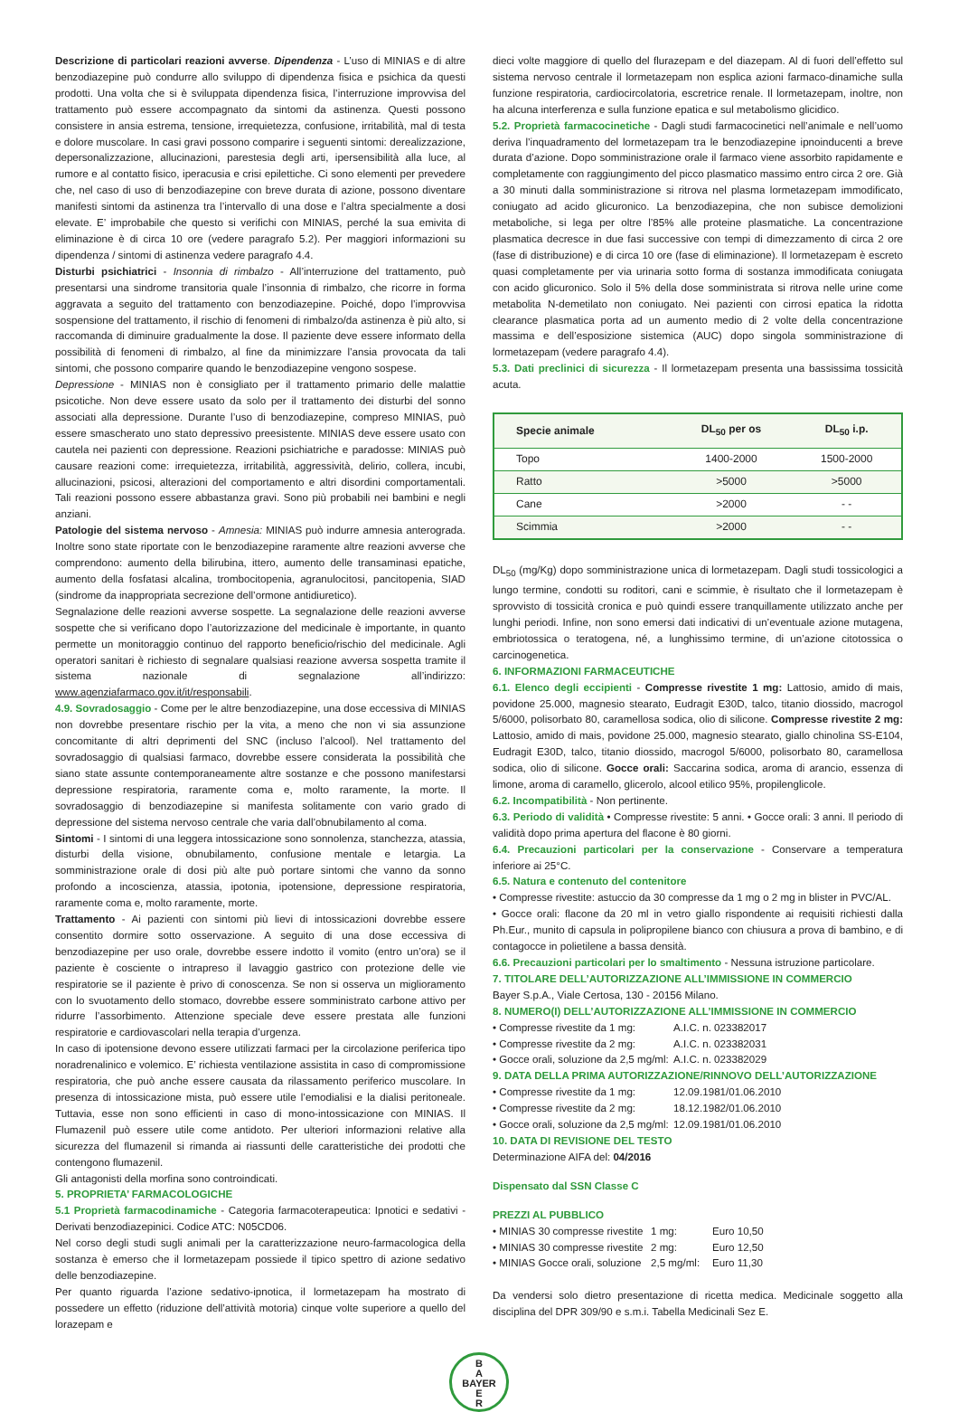Descrizione di particolari reazioni avverse. Dipendenza - L’uso di MINIAS e di altre benzodiazepine può condurre allo sviluppo di dipendenza fisica e psichica da questi prodotti. Una volta che si è sviluppata dipendenza fisica, l’interruzione improvvisa del trattamento può essere accompagnato da sintomi da astinenza. Questi possono consistere in ansia estrema, tensione, irrequietezza, confusione, irritabilità, mal di testa e dolore muscolare. In casi gravi possono comparire i seguenti sintomi: derealizzazione, depersonalizzazione, allucinazioni, parestesia degli arti, ipersensibilità alla luce, al rumore e al contatto fisico, iperacusia e crisi epilettiche. Ci sono elementi per prevedere che, nel caso di uso di benzodiazepine con breve durata di azione, possono diventare manifesti sintomi da astinenza tra l’intervallo di una dose e l’altra specialmente a dosi elevate. E’ improbabile che questo si verifichi con MINIAS, perché la sua emivita di eliminazione è di circa 10 ore (vedere paragrafo 5.2). Per maggiori informazioni su dipendenza / sintomi di astinenza vedere paragrafo 4.4.
Disturbi psichiatrici - Insonnia di rimbalzo - All’interruzione del trattamento, può presentarsi una sindrome transitoria quale l’insonnia di rimbalzo, che ricorre in forma aggravata a seguito del trattamento con benzodiazepine. Poiché, dopo l’improvvisa sospensione del trattamento, il rischio di fenomeni di rimbalzo/da astinenza è più alto, si raccomanda di diminuire gradualmente la dose. Il paziente deve essere informato della possibilità di fenomeni di rimbalzo, al fine da minimizzare l’ansia provocata da tali sintomi, che possono comparire quando le benzodiazepine vengono sospese.
Depressione - MINIAS non è consigliato per il trattamento primario delle malattie psicotiche. Non deve essere usato da solo per il trattamento dei disturbi del sonno associati alla depressione. Durante l’uso di benzodiazepine, compreso MINIAS, può essere smascherato uno stato depressivo preesistente. MINIAS deve essere usato con cautela nei pazienti con depressione. Reazioni psichiatriche e paradosse: MINIAS può causare reazioni come: irrequietezza, irritabilità, aggressività, delirio, collera, incubi, allucinazioni, psicosi, alterazioni del comportamento e altri disordini comportamentali. Tali reazioni possono essere abbastanza gravi. Sono più probabili nei bambini e negli anziani.
Patologie del sistema nervoso - Amnesia: MINIAS può indurre amnesia anterograda. Inoltre sono state riportate con le benzodiazepine raramente altre reazioni avverse che comprendono: aumento della bilirubina, ittero, aumento delle transaminasi epatiche, aumento della fosfatasi alcalina, trombocitopenia, agranulocitosi, pancitopenia, SIAD (sindrome da inappropriata secrezione dell’ormone antidiuretico).
Segnalazione delle reazioni avverse sospette. La segnalazione delle reazioni avverse sospette che si verificano dopo l’autorizzazione del medicinale è importante, in quanto permette un monitoraggio continuo del rapporto beneficio/rischio del medicinale. Agli operatori sanitari è richiesto di segnalare qualsiasi reazione avversa sospetta tramite il sistema nazionale di segnalazione all’indirizzo: www.agenziafarmaco.gov.it/it/responsabili.
4.9. Sovradosaggio - Come per le altre benzodiazepine, una dose eccessiva di MINIAS non dovrebbe presentare rischio per la vita, a meno che non vi sia assunzione concomitante di altri deprimenti del SNC (incluso l’alcool). Nel trattamento del sovradosaggio di qualsiasi farmaco, dovrebbe essere considerata la possibilità che siano state assunte contemporaneamente altre sostanze e che possono manifestarsi depressione respiratoria, raramente coma e, molto raramente, la morte. Il sovradosaggio di benzodiazepine si manifesta solitamente con vario grado di depressione del sistema nervoso centrale che varia dall’obnubilamento al coma.
Sintomi - I sintomi di una leggera intossicazione sono sonnolenza, stanchezza, atassia, disturbi della visione, obnubilamento, confusione mentale e letargia. La somministrazione orale di dosi più alte può portare sintomi che vanno da sonno profondo a incoscienza, atassia, ipotonia, ipotensione, depressione respiratoria, raramente coma e, molto raramente, morte.
Trattamento - Ai pazienti con sintomi più lievi di intossicazioni dovrebbe essere consentito dormire sotto osservazione. A seguito di una dose eccessiva di benzodiazepine per uso orale, dovrebbe essere indotto il vomito (entro un’ora) se il paziente è cosciente o intrapreso il lavaggio gastrico con protezione delle vie respiratorie se il paziente è privo di conoscenza. Se non si osserva un miglioramento con lo svuotamento dello stomaco, dovrebbe essere somministrato carbone attivo per ridurre l’assorbimento. Attenzione speciale deve essere prestata alle funzioni respiratorie e cardiovascolari nella terapia d’urgenza.
In caso di ipotensione devono essere utilizzati farmaci per la circolazione periferica tipo noradrenalinico e volemico. E’ richiesta ventilazione assistita in caso di compromissione respiratoria, che può anche essere causata da rilassamento periferico muscolare. In presenza di intossicazione mista, può essere utile l’emodialisi e la dialisi peritoneale. Tuttavia, esse non sono efficienti in caso di mono-intossicazione con MINIAS. Il Flumazenil può essere utile come antidoto. Per ulteriori informazioni relative alla sicurezza del flumazenil si rimanda ai riassunti delle caratteristiche dei prodotti che contengono flumazenil.
Gli antagonisti della morfina sono controindicati.
5. PROPRIETA’ FARMACOLOGICHE
5.1 Proprietà farmacodinamiche - Categoria farmacoterapeutica: Ipnotici e sedativi - Derivati benzodiazepinici. Codice ATC: N05CD06.
Nel corso degli studi sugli animali per la caratterizzazione neuro-farmacologica della sostanza è emerso che il lormetazepam possiede il tipico spettro di azione sedativo delle benzodiazepine.
Per quanto riguarda l’azione sedativo-ipnotica, il lormetazepam ha mostrato di possedere un effetto (riduzione dell’attività motoria) cinque volte superiore a quello del lorazepam e
dieci volte maggiore di quello del flurazepam e del diazepam. Al di fuori dell’effetto sul sistema nervoso centrale il lormetazepam non esplica azioni farmaco-dinamiche sulla funzione respiratoria, cardiocircolatoria, escretrice renale. Il lormetazepam, inoltre, non ha alcuna interferenza e sulla funzione epatica e sul metabolismo glicidico.
5.2. Proprietà farmacocinetiche - Dagli studi farmacocinetici nell’animale e nell’uomo deriva l’inquadramento del lormetazepam tra le benzodiazepine ipnoinducenti a breve durata d’azione. Dopo somministrazione orale il farmaco viene assorbito rapidamente e completamente con raggiungimento del picco plasmatico massimo entro circa 2 ore. Già a 30 minuti dalla somministrazione si ritrova nel plasma lormetazepam immodificato, coniugato ad acido glicuronico. La benzodiazepina, che non subisce demolizioni metaboliche, si lega per oltre l’85% alle proteine plasmatiche. La concentrazione plasmatica decresce in due fasi successive con tempi di dimezzamento di circa 2 ore (fase di distribuzione) e di circa 10 ore (fase di eliminazione). Il lormetazepam è escreto quasi completamente per via urinaria sotto forma di sostanza immodificata coniugata con acido glicuronico. Solo il 5% della dose somministrata si ritrova nelle urine come metabolita N-demetilato non coniugato. Nei pazienti con cirrosi epatica la ridotta clearance plasmatica porta ad un aumento medio di 2 volte della concentrazione massima e dell’esposizione sistemica (AUC) dopo singola somministrazione di lormetazepam (vedere paragrafo 4.4).
5.3. Dati preclinici di sicurezza - Il lormetazepam presenta una bassissima tossicità acuta.
| Specie animale | DL<sub>50</sub> per os | DL<sub>50</sub> i.p. |
| --- | --- | --- |
| Topo | 1400-2000 | 1500-2000 |
| Ratto | >5000 | >5000 |
| Cane | >2000 | - - |
| Scimmia | >2000 | - - |
DL<sub>50</sub> (mg/Kg) dopo somministrazione unica di lormetazepam. Dagli studi tossicologici a lungo termine, condotti su roditori, cani e scimmie, è risultato che il lormetazepam è sprovvisto di tossicità cronica e può quindi essere tranquillamente utilizzato anche per lunghi periodi. Infine, non sono emersi dati indicativi di un’eventuale azione mutagena, embriotossica o teratogena, né, a lunghissimo termine, di un’azione citotossica o carcinogenetica.
6. INFORMAZIONI FARMACEUTICHE
6.1. Elenco degli eccipienti - Compresse rivestite 1 mg: Lattosio, amido di mais, povidone 25.000, magnesio stearato, Eudragit E30D, talco, titanio diossido, macrogol 5/6000, polisorbato 80, caramellosa sodica, olio di silicone. Compresse rivestite 2 mg: Lattosio, amido di mais, povidone 25.000, magnesio stearato, giallo chinolina SS-E104, Eudragit E30D, talco, titanio diossido, macrogol 5/6000, polisorbato 80, caramellosa sodica, olio di silicone. Gocce orali: Saccarina sodica, aroma di arancio, essenza di limone, aroma di caramello, glicerolo, alcool etilico 95%, propilenglicole.
6.2. Incompatibilità - Non pertinente.
6.3. Periodo di validità • Compresse rivestite: 5 anni. • Gocce orali: 3 anni. Il periodo di validità dopo prima apertura del flacone è 80 giorni.
6.4. Precauzioni particolari per la conservazione - Conservare a temperatura inferiore ai 25°C.
6.5. Natura e contenuto del contenitore
• Compresse rivestite: astuccio da 30 compresse da 1 mg o 2 mg in blister in PVC/AL.
• Gocce orali: flacone da 20 ml in vetro giallo rispondente ai requisiti richiesti dalla Ph.Eur., munito di capsula in polipropilene bianco con chiusura a prova di bambino, e di contagocce in polietilene a bassa densità.
6.6. Precauzioni particolari per lo smaltimento - Nessuna istruzione particolare.
7. TITOLARE DELL’AUTORIZZAZIONE ALL’IMMISSIONE IN COMMERCIO
Bayer S.p.A., Viale Certosa, 130 - 20156 Milano.
8. NUMERO(I) DELL’AUTORIZZAZIONE ALL’IMMISSIONE IN COMMERCIO
• Compresse rivestite da 1 mg: A.I.C. n. 023382017
• Compresse rivestite da 2 mg: A.I.C. n. 023382031
• Gocce orali, soluzione da 2,5 mg/ml: A.I.C. n. 023382029
9. DATA DELLA PRIMA AUTORIZZAZIONE/RINNOVO DELL’AUTORIZZAZIONE
• Compresse rivestite da 1 mg: 12.09.1981/01.06.2010
• Compresse rivestite da 2 mg: 18.12.1982/01.06.2010
• Gocce orali, soluzione da 2,5 mg/ml: 12.09.1981/01.06.2010
10. DATA DI REVISIONE DEL TESTO
Determinazione AIFA del: 04/2016
Dispensato dal SSN Classe C
PREZZI AL PUBBLICO
• MINIAS 30 compresse rivestite 1 mg: Euro 10,50
• MINIAS 30 compresse rivestite 2 mg: Euro 12,50
• MINIAS Gocce orali, soluzione 2,5 mg/ml: Euro 11,30
Da vendersi solo dietro presentazione di ricetta medica. Medicinale soggetto alla disciplina del DPR 309/90 e s.m.i. Tabella Medicinali Sez E.
B
A
BAYER
E
R